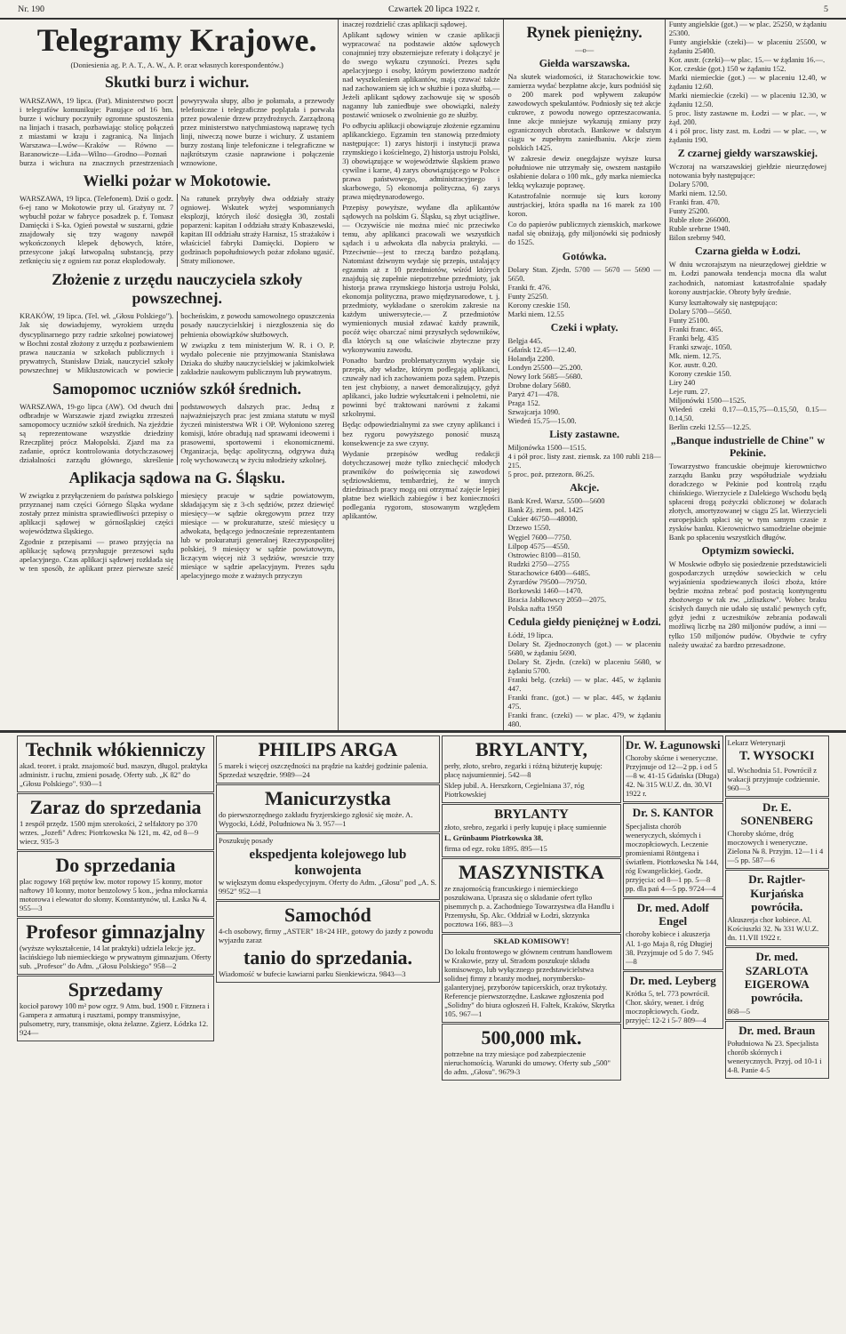Nr. 190 Czwartek 20 lipca 1922 r. 5
Telegramy Krajowe.
(Doniesienia ag. P. A. T., A. W., A. P. oraz własnych korespondentów.)
Skutki burz i wichur.
WARSZAWA, 19 lipca. (Pat). Ministerstwo poczt i telegrafów komunikuje: Panujące od 16 bm. burze i wichury poczyniły ogromne spustoszenia na linjach i trasach, pozbawiając stolicę połączeń z miastami w kraju i zagranicą. Na linjach Warszawa—Lwów—Kraków — Równo — Baranowicze—Lida—Wilno—Grodno—Poznań burza i wichura na znacznych przestrzeniach powyrywała słupy, albo je połamała, a przewody telefoniczne i telegraficzne poplątała i porwała przez powalenie drzew przydrożnych. Zarządzoną przez ministerstwo natychmiastową naprawę tych linji, niweczą nowe burze i wichury. Z ustaniem burzy zostaną linje telefoniczne i telegraficzne w najkrótszym czasie naprawione i połączenie wznowione.
Wielki pożar w Mokotowie.
WARSZAWA, 19 lipca. (Telefonem). Dziś o godz. 6-ej rano w Mokotowie przy ul. Grażyny nr. 7 wybuchł pożar w fabryce posadzek p. f. Tomasz Damięcki i S-ka. Ogień powstał w suszarni, gdzie znajdowały się trzy wagony nawpół wykończonych klepek dębowych, które, przesycone jakąś łatwopalną substancją, przy zetknięciu się z ogniem raz poraz eksplodowały.
Na ratunek przybyły dwa oddziały straży ogniowej. Wskutek wyżej wspomnianych eksplozji, których ilość dosięgła 30, zostali poparzeni: kapitan I oddziału straży Knbaszewski, kapitan III oddziału straży Harnisz, 15 strażaków i właściciel fabryki Damięcki. Dopiero w godzinach popołudniowych pożar zdołano ugasić. Straty milionowe.
Złożenie z urzędu nauczyciela szkoły powszechnej.
KRAKÓW, 19 lipca. (Tel. wł. „Głosu Polskiego"). Jak się dowiadujemy, wyrokiem urzędu dyscyplinarnego przy radzie szkolnej powiatowej w Bochni został złożony z urzędu z pozbawieniem prawa nauczania w szkołach publicznych i prywatnych, Stanisław Dziak, nauczyciel szkoły powszechnej w Mikluszowicach w powiecie bocheńskim, z powodu samowolnego opuszczenia posady nauczycielskiej i niezgłoszenia się do pełnienia obowiązków służbowych.
W związku z tem ministerjum W. R. i O. P. wydało polecenie nie przyjmowania Stanisława Dziaka do służby nauczycielskiej w jakimkolwiek zakładzie naukowym publicznym lub prywatnym.
Samopomoc uczniów szkół średnich.
WARSZAWA, 19-go lipca (AW). Od dwuch dni odbradnje w Warszawie zjazd związku zrzeszeń samopomocy uczniów szkół średnich. Na zjeździe są reprezentowane wszystkie dziedziny Rzeczplitej prócz Małopolski. Zjazd ma za zadanie, oprócz kontrolowania dotychczasowej działalności zarządu głównego, skreślenie podstawowych dalszych prac. Jedną z najważniejszych prac jest zmiana statutu w myśl życzeń ministerstwa WR i OP. Wyłoniono szereg komisji, które obradują nad sprawami ideowemi i prasowemi, sportowemi i ekonomicznemi. Organizacja, będąc apolityczną, odgrywa dużą rolę wychowawczą w życiu młodzieży szkolnej.
Aplikacja sądowa na G. Śląsku.
W związku z przyłączeniem do państwa polskiego przyznanej nam części Górnego Śląska wydane zostały przez ministra sprawiedliwości przepisy o aplikacji sądowej w górnośląskiej części województwa śląskiego.
Zgodnie z przepisami — prawo przyjęcia na aplikację sądową przysługuje prezesowi sądu apelacyjnego. Czas aplikacji sądowej rozkłada się w ten sposób, że aplikant przez pierwsze sześć miesięcy pracuje w sądzie powiatowym, składającym się z 3-ch sędziów, przez dziewięć miesięcy—w sądzie okręgowym przez trzy miesiące — w prokuraturze, sześć miesięcy u adwokata, będącego jednocześnie reprezentantem lub w prokuraturji generalnej Rzeczypospolitej polskiej, 9 miesięcy w sądzie powiatowym, liczącym więcej niż 3 sędziów, wreszcie trzy miesiące w sądzie apelacyjnym. Prezes sądu apelacyjnego może z ważnych przyczyn
inaczej rozdzielić czas aplikacji sądowej.
Aplikant sądowy winien w czasie aplikacji wypracować na podstawie aktów sądowych conajmniej trzy obszerniejsze referaty i dołączyć je do swego wykazu czynności. Prezes sądu apelacyjnego i osoby, którym powierzono nadzór nad wyszkoleniem aplikantów, mają czuwać także nad zachowaniem się ich w służbie i poza służbą.— Jeżeli aplikant sądowy zachowuje się w sposób naganny lub zaniedbuje swe obowiązki, należy postawić wniosek o zwolnienie go ze służby.
Po odbyciu aplikacji obowiązuje złożenie egzaminu aplikanckiego. Egzamin ten stanowią przedmioty następujące: 1) zarys historji i instytucji prawa rzymskiego i kościelnego, 2) historja ustroju Polski, 3) obowiązujące w województwie śląskiem prawo cywilne i karne, 4) zarys obowiązującego w Polsce prawa państwowego, administracyjnego i skarbowego, 5) ekonomja polityczna, 6) zarys prawa międzynarodowego.
Przepisy powyższe, wydane dla aplikantów sądowych na polskim G. Śląsku, są zbyt uciążliwe. — Oczywiście nie można mieć nic przeciwko temu, aby aplikanci pracowali we wszystkich sądach i u adwokata dla nabycia praktyki. — Przeciwnie—jest to rzeczą bardzo pożądaną. Natomiast dziwnym wydaje się przepis, ustalający egzamin aż z 10 przedmiotów, wśród których znajdują się zupełnie niepotrzebne przedmioty, jak historja prawa rzymskiego historja ustroju Polski, ekonomja polityczna, prawo międzynarodowe, t. j. przedmioty, wykładane o szerokim zakresie na każdym uniwersytecie.— Z przedmiotów wymienionych musiał zdawać każdy prawnik, pocóż więc obarczać nimi przyszłych sędowników, dla których są one właściwie zbyteczne przy wykonywaniu zawodu.
Ponadto bardzo problematycznym wydaje się przepis, aby władze, którym podlegają aplikanci, czuwały nad ich zachowaniem poza sądem. Przepis ten jest chybiony, a nawet demoralizujący, gdyż aplikanci, jako ludzie wykształceni i pełnoletni, nie powinni być traktowani narówni z żakami szkolnymi.
Będąc odpowiedzialnymi za swe czyny aplikanci i bez rygoru powyższego ponosić muszą konsekwencje za swe czyny.
Wydanie przepisów według redakcji dotychczasowej może tylko zniechęcić młodych prawników do poświęcenia się zawodowi sędziowskiemu, tembardziej, że w innych dziedzinach pracy mogą oni otrzymać zajęcie lepiej płatne bez wielkich zabiegów i bez konieczności podlegania rygorom, stosowanym względem aplikantów.
Rynek pieniężny.
—o—
Giełda warszawska.
Na skutek wiadomości, iż Starachowickie tow. zamierza wydać bezpłatne akcje, kurs podniósł się o 200 marek pod wpływem zakupów zawodowych spekulantów. Podniosły się też akcje cukrowe, z powodu nowego oprzeszacowania. Inne akcje mniejsze wykazują zmiany przy ograniczonych obrotach. Bankowe w dalszym ciągu w zupełnym zaniedbaniu. Akcje ziem polskich 1425.
W zakresie dewiz onegdajsze wyższe kursa południowe nie utrzymały się, owszem nastąpiło osłabienie dolara o 100 mk., gdy marka niemiecka lekką wykazuje poprawę.
Katastrofalnie normuje się kurs korony austrjackiej, która spadła na 16 marek za 100 koron.
Co do papierów publicznych ziemskich, markowe nadal się obniżają, gdy miljonówki się podniosły do 1525.
Gotówka.
Dolary Stan. Zjedn. 5700 — 5670 — 5690 — 5650.
Franki fr. 476.
Funty 25250.
Korony czeskie 150.
Marki niem. 12.55
Czeki i wpłaty.
Belgja 445.
Gdańsk 12.45—12.40.
Holandja 2200.
Londyn 25500—25.200.
Nowy Iork 5685—5680.
Drobne dolary 5680.
Paryż 471—478.
Praga 152.
Szwajcarja 1090.
Wiedeń 15.75—15.00.
Listy zastawne.
Miljonówka 1500—1515.
4 i pół proc. listy zast. ziemsk. za 100 rubli 218—215.
5 proc. poż. przezorn. 86.25.
Akcje.
Bank Kred. Warsz. 5500—5600
Bank Zj. ziem. pol. 1425
Cukier 46750—48000.
Drzewo 1550.
Węgiel 7600—7750.
Lilpop 4575—4550.
Ostrowiec 8100—8150.
Rudzki 2750—2755
Starachowice 6400—6485.
Żyrardów 79500—79750.
Borkowski 1460—1470.
Bracia Jabłkowscy 2050—2075.
Polska nafta 1950
Cedula giełdy pieniężnej w Łodzi.
Łódź, 19 lipca.
Dolary St. Zjednoczonych (got.) — w placeniu 5680, w żądaniu 5690.
Dolary St. Zjedn. (czeki) w placeniu 5680, w żądaniu 5700.
Franki belg. (czeki) — w plac. 445, w żądaniu 447.
Franki franc. (got.) — w plac. 445, w żądaniu 475.
Franki franc. (czeki) — w plac. 479, w żądaniu 480.
Funty angielskie (got.) — w plac. 25250, w żądaniu 25300.
Funty angielskie (czeki)— w placeniu 25500, w żądaniu 25400.
Kor. austr. (czeki)—w plac. 15.— w żądaniu 16.—.
Kor. czeskie (got.) 150 w żądaniu 152.
Marki niemieckie (got.) — w placeniu 12.40, w żądaniu 12.60.
Marki niemieckie (czeki) — w placeniu 12.30, w żądaniu 12.50.
5 proc. listy zastawne m. Łodzi — w plac. —, w żąd. 200.
4 i pół proc. listy zast. m. Łodzi — w plac. —, w żądaniu 190.
Z czarnej giełdy warszawskiej.
Wczoraj na warszawskiej giełdzie nieurzędowej notowania były następujące:
Dolary 5700.
Marki niem. 12.50.
Franki fran. 470.
Funty 25200.
Ruble złote 266000.
Ruble srebrne 1940.
Bilon srebrny 940.
Czarna giełda w Łodzi.
W dniu wczorajszym na nieurzędowej giełdzie w m. Łodzi panowała tendencja mocna dla walut zachodnich, natomiast katastrofalnie spadały korony austrjackie. Obroty były średnie.
Kursy kształtowały się następująco:
Dolary 5700—5650.
Funty 25100.
Franki franc. 465.
Franki belg. 435
Franki szwajc. 1050.
Mk. niem. 12.75.
Kor. austr. 0.20.
Korony czeskie 150.
Liry 240
Leje rum. 27.
Miljonówki 1500—1525.
Wiedeń czeki 0.17—0.15,75—0.15,50, 0.15—0.14,50.
Berlin czeki 12.55—12.25.
„Banque industrielle de Chine" w Pekinie.
Towarzystwo francuskie obejmuje kierownictwo zarządu Banku przy współudziale wydziału doradczego w Pekinie pod kontrolą rządu chińskiego. Wierzyciele z Dalekiego Wschodu będą spłaceni drogą pożyczki obliczonej w dolarach złotych, amortyzowanej w ciągu 25 lat. Wierzycieli europejskich spłaci się w tym samym czasie z zysków banku. Kierownictwo samodzielne obejmie Bank po spłaceniu wszystkich długów.
Optymizm sowiecki.
W Moskwie odbyło się posiedzenie przedstawicieli gospodarczych urzędów sowieckich w celu wyjaśnienia spodziewanych ilości zboża, które będzie można zebrać pod postacią kontyngentu zbożowego w tak zw. „izliszkow". Wobec braku ścisłych danych nie udało się ustalić pewnych cyfr, gdyż jedni z uczestników zebrania podawali możliwą liczbę na 280 miljonów pudów, a inni — tylko 150 miljonów pudów. Obydwie te cyfry należy uważać za bardzo przesadzone.
Technik włókienniczy
akad. teoret. i prakt. znajomość bud. maszyn, długol. praktyka administr. i ruchu, zmieni posadę. Oferty sub. „K 82" do „Głosu Polskiego". 930—1
Zaraz do sprzedania
1 zespół przędz. 1500 mjm szerokości, 2 selfaktory po 370 wrzes. „Jozefi" Adres: Piotrkowska № 121, m. 42, od 8—9 wiecz. 935-3
Do sprzedania
plac rogowy 168 prętów kw. motor ropowy 15 konny, motor naftowy 10 konny, motor benzolowy 5 kon., jedna młockarnia motorowa i elewator do słomy. Konstantynów, ul. Łaska № 4. 955—3
Profesor gimnazjalny
(wyższe wykształcenie, 14 lat praktyki) udziela lekcje jęz. łacińskiego lub niemieckiego w prywatnym gimnazjum. Oferty sub. „Profesor" do Adm. „Głosu Polskiego" 958—2
Sprzedamy
kocioł parowy 100 m² pow ogrz. 9 Atm. bud. 1900 r. Fitznera i Gampera z armaturą i rusztami, pompy transmisyjne, pulsometry, rury, transmisje, okna żelazne. Zgierz. Łódzka 12. 924—
PHILIPS ARGA
5 marek i więcej oszczędności na prądzie na każdej godzinie palenia. Sprzedaż wszędzie. 9989—24
Manicurzystka
do pierwszorzędnego zakładu fryzjerskiego zgłosić się może. A. Wygocki, Łódź, Poludniowa № 3. 957—1
Poszukuję posady
ekspedjenta kolejowego lub konwojenta
w większym domu ekspedycyjnym. Oferty do Adm. „Głosu" pod „A. S. 9952" 952—1
Samochód
4-ch osobowy, firmy „ASTER" 18×24 HP., gotowy do jazdy z powodu wyjazdu zaraz
tanio do sprzedania.
Wiadomość w bufecie kawiarni parku Sienkiewicza. 9843—3
BRYLANTY,
perły, złoto, srebro, zegarki i różną biżuterję kupuję: płacę najsumienniej. 542—8
Sklep jubil. A. Herszkorn, Cegielniana 37, róg Piotrkowskiej
BRYLANTY
złoto, srebro, zegarki i perły kupuję i płacę sumiennie
L. Grünbaum Piotrkowska 38.
firma od egz. roku 1895. 895—15
MASZYNISTKA
ze znajomością francuskiego i niemieckiego poszukiwana. Uprasza się o składanie ofert tylko pisemnych p. a. Zachodniego Towarzystwa dla Handlu i Przemysłu, Sp. Akc. Oddział w Łodzi, skrzynka pocztowa 166. 883—3
SKŁAD KOMISOWY!
Do lokalu frontowego w głównem centrum handlowem w Krakowie, przy ul. Stradom poszukuje składu komisowego, lub wyłącznego przedstawicielstwa solidnej firmy z branży modnej, norymbersko-galanteryjnej, przyborów tapicerskich, oraz trykotaży. Referencje pierwszorzędne. Łaskawe zgłoszenia pod „Solidny" do biura ogłoszeń H. Faltek, Kraków, Skrytka 105. 967—1
500,000 mk.
potrzebne na trzy miesiące pod zabezpieczenie nieruchomością. Warunki do umowy. Oferty sub „500" do adm. „Głosu". 9679-3
Dr. W. Łagunowski
Choroby skórne i weneryczne. Przyjmuje od 12—2 pp. i od 5—8 w. 41-15 Gdańska (Długa) 42. № 315 W.U.Z. dn. 30.VI 1922 r.
Dr. S. KANTOR
Specjalista chorób weneryczych, skórnych i moczopłciowych. Leczenie promieniami Röntgena i światłem. Piotrkowska № 144, róg Ewangelickiej. Godz. przyjęcia: od 8—1 pp. 5—8 pp. dla pań 4—5 pp. 9724—4
Dr. med. Adolf Engel
choroby kobiece i akuszerja Al. 1-go Maja 8, róg Długiej 38. Przyjmuje od 5 do 7. 945—8
Dr. med. Leyberg
Krótka 5, tel. 773 powrócił. Chor. skóry, wener. i dróg moczopłciowych. Godz. przyjęć: 12-2 i 5-7 809—4
Lekarz Weterynarji
T. WYSOCKI
ul. Wschodnia 51. Powrócił z wakacji przyjmuje codziennie. 960—3
Dr. E. SONENBERG
Choroby skórne, dróg moczowych i weneryczne. Zielona № 8. Przyjm. 12—1 i 4—5 pp. 587—6
Dr. Rajtler-Kurjańska powróciła.
Akuszerja chor kobiece. Al. Kościuszki 32. № 331 W.U.Z. dn. 11.VII 1922 r.
Dr. med. SZARLOTA EIGEROWA powróciła.
868—5
Dr. med. Braun
Południowa № 23. Specjalista chorób skórnych i wenerycznych. Przyj. od 10-1 i 4-8. Panie 4-5